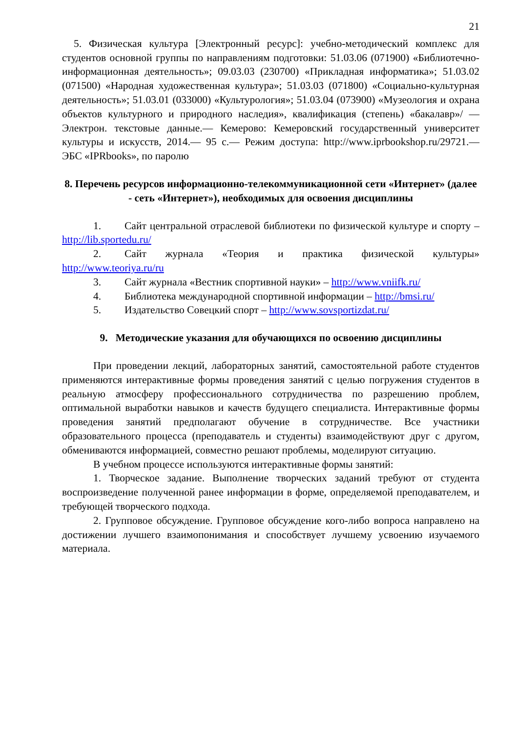21
5. Физическая культура [Электронный ресурс]: учебно-методический комплекс для студентов основной группы по направлениям подготовки: 51.03.06 (071900) «Библиотечно-информационная деятельность»; 09.03.03 (230700) «Прикладная информатика»; 51.03.02 (071500) «Народная художественная культура»; 51.03.03 (071800) «Социально-культурная деятельность»; 51.03.01 (033000) «Культурология»; 51.03.04 (073900) «Музеология и охрана объектов культурного и природного наследия», квалификация (степень) «бакалавр»/ — Электрон. текстовые данные.— Кемерово: Кемеровский государственный университет культуры и искусств, 2014.— 95 с.— Режим доступа: http://www.iprbookshop.ru/29721.— ЭБС «IPRbooks», по паролю
8. Перечень ресурсов информационно-телекоммуникационной сети «Интернет» (далее - сеть «Интернет»), необходимых для освоения дисциплины
1. Сайт центральной отраслевой библиотеки по физической культуре и спорту – http://lib.sportedu.ru/
2. Сайт журнала «Теория и практика физической культуры» http://www.teoriya.ru/ru
3. Сайт журнала «Вестник спортивной науки» – http://www.vniifk.ru/
4. Библиотека международной спортивной информации – http://bmsi.ru/
5. Издательство Совецкий спорт – http://www.sovsportizdat.ru/
9. Методические указания для обучающихся по освоению дисциплины
При проведении лекций, лабораторных занятий, самостоятельной работе студентов применяются интерактивные формы проведения занятий с целью погружения студентов в реальную атмосферу профессионального сотрудничества по разрешению проблем, оптимальной выработки навыков и качеств будущего специалиста. Интерактивные формы проведения занятий предполагают обучение в сотрудничестве. Все участники образовательного процесса (преподаватель и студенты) взаимодействуют друг с другом, обмениваются информацией, совместно решают проблемы, моделируют ситуацию.
В учебном процессе используются интерактивные формы занятий:
1. Творческое задание. Выполнение творческих заданий требуют от студента воспроизведение полученной ранее информации в форме, определяемой преподавателем, и требующей творческого подхода.
2. Групповое обсуждение. Групповое обсуждение кого-либо вопроса направлено на достижении лучшего взаимопонимания и способствует лучшему усвоению изучаемого материала.